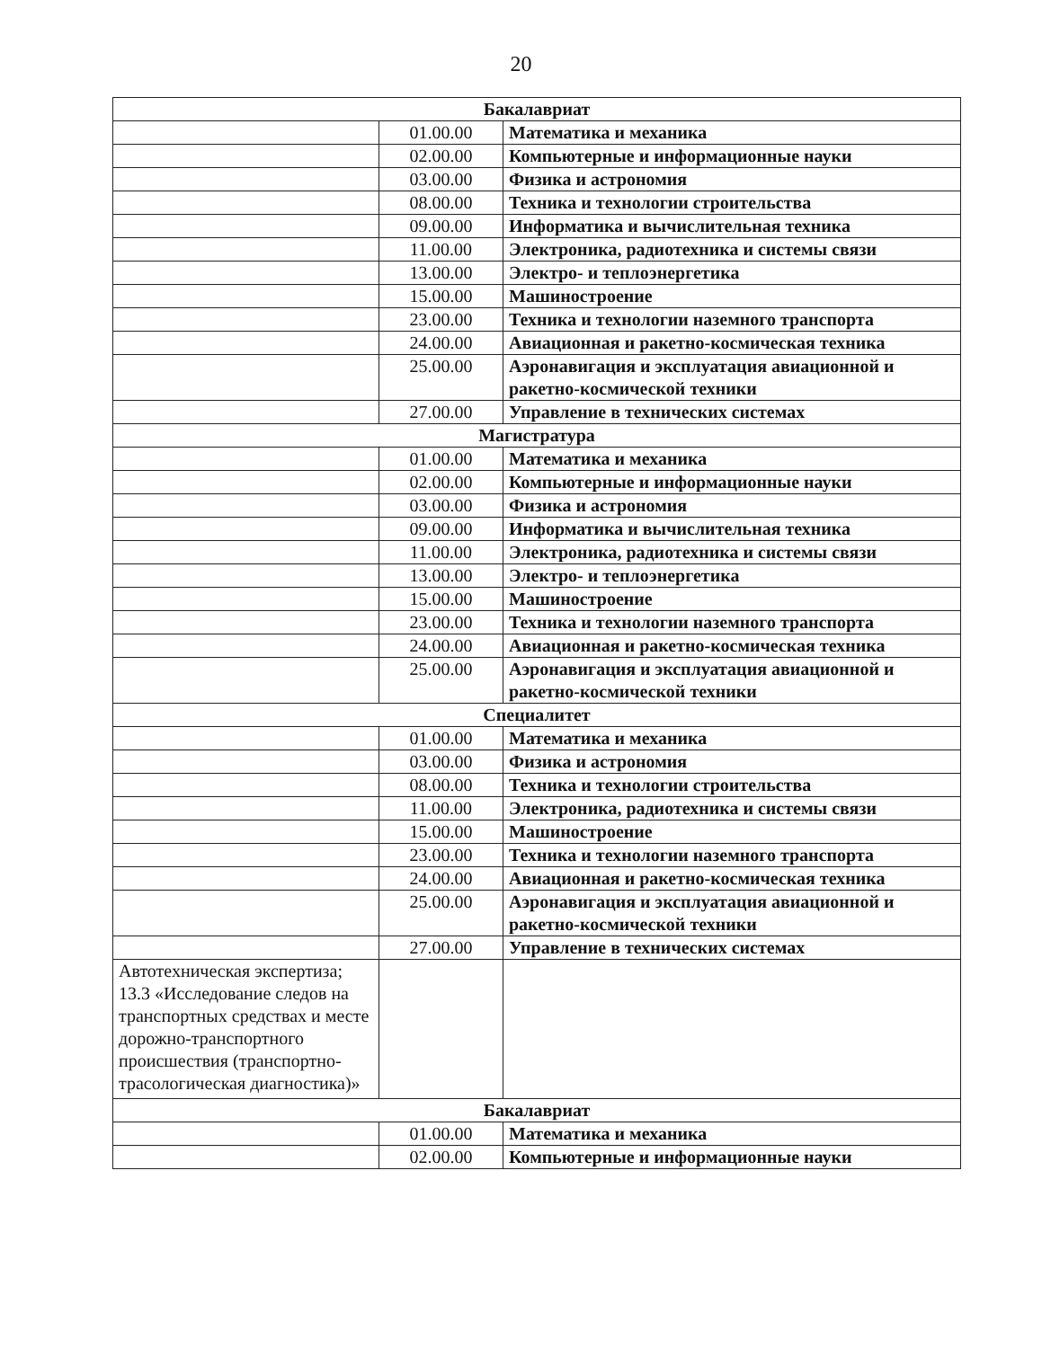20
| Бакалавриат | | |
| | 01.00.00 | Математика и механика |
| | 02.00.00 | Компьютерные и информационные науки |
| | 03.00.00 | Физика и астрономия |
| | 08.00.00 | Техника и технологии строительства |
| | 09.00.00 | Информатика и вычислительная техника |
| | 11.00.00 | Электроника, радиотехника и системы связи |
| | 13.00.00 | Электро- и теплоэнергетика |
| | 15.00.00 | Машиностроение |
| | 23.00.00 | Техника и технологии наземного транспорта |
| | 24.00.00 | Авиационная и ракетно-космическая техника |
| | 25.00.00 | Аэронавигация и эксплуатация авиационной и ракетно-космической техники |
| | 27.00.00 | Управление в технических системах |
| Магистратура | | |
| | 01.00.00 | Математика и механика |
| | 02.00.00 | Компьютерные и информационные науки |
| | 03.00.00 | Физика и астрономия |
| | 09.00.00 | Информатика и вычислительная техника |
| | 11.00.00 | Электроника, радиотехника и системы связи |
| | 13.00.00 | Электро- и теплоэнергетика |
| | 15.00.00 | Машиностроение |
| | 23.00.00 | Техника и технологии наземного транспорта |
| | 24.00.00 | Авиационная и ракетно-космическая техника |
| | 25.00.00 | Аэронавигация и эксплуатация авиационной и ракетно-космической техники |
| Специалитет | | |
| | 01.00.00 | Математика и механика |
| | 03.00.00 | Физика и астрономия |
| | 08.00.00 | Техника и технологии строительства |
| | 11.00.00 | Электроника, радиотехника и системы связи |
| | 15.00.00 | Машиностроение |
| | 23.00.00 | Техника и технологии наземного транспорта |
| | 24.00.00 | Авиационная и ракетно-космическая техника |
| | 25.00.00 | Аэронавигация и эксплуатация авиационной и ракетно-космической техники |
| | 27.00.00 | Управление в технических системах |
| Автотехническая экспертиза; 13.3 «Исследование следов на транспортных средствах и месте дорожно-транспортного происшествия (транспортно-трасологическая диагностика)» | | |
| Бакалавриат | | |
| | 01.00.00 | Математика и механика |
| | 02.00.00 | Компьютерные и информационные науки |